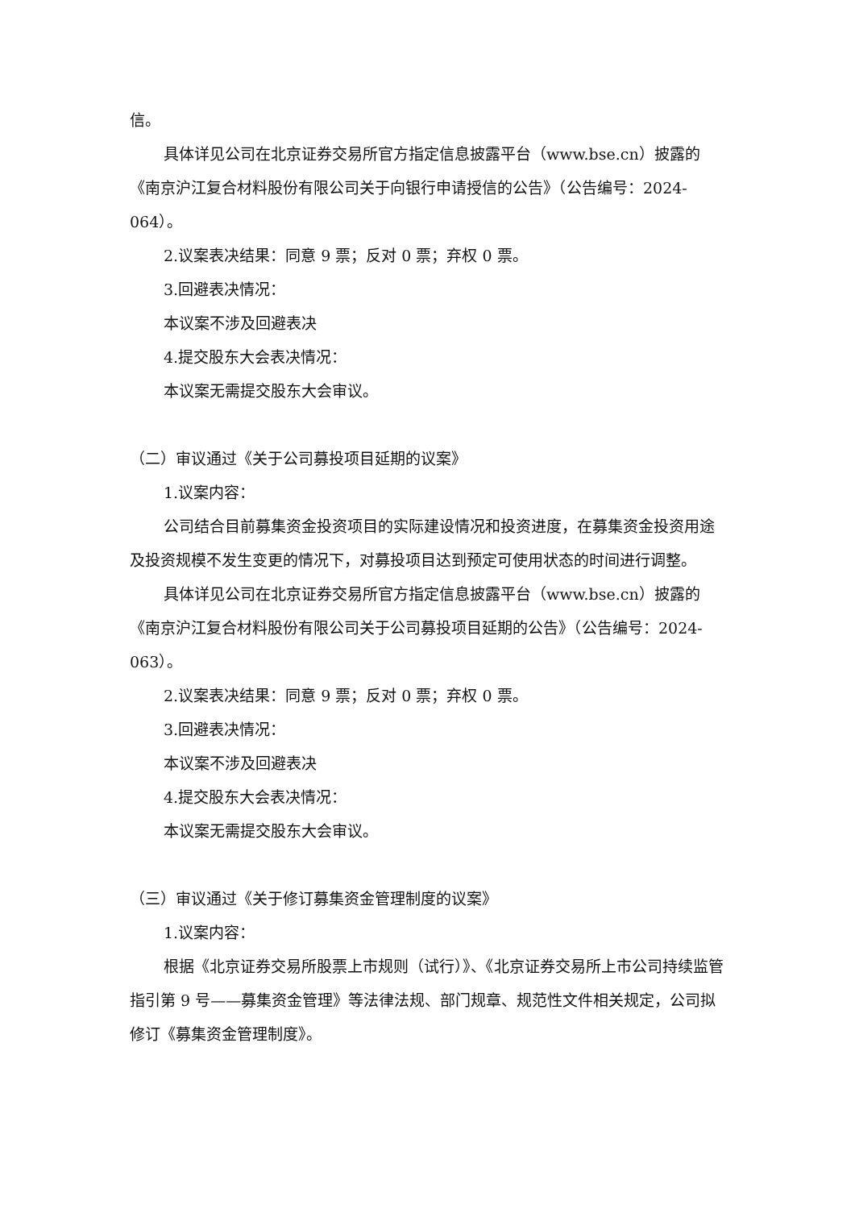信。
具体详见公司在北京证券交易所官方指定信息披露平台（www.bse.cn）披露的《南京沪江复合材料股份有限公司关于向银行申请授信的公告》（公告编号：2024-064）。
2.议案表决结果：同意 9 票；反对 0 票；弃权 0 票。
3.回避表决情况：
本议案不涉及回避表决
4.提交股东大会表决情况：
本议案无需提交股东大会审议。
（二）审议通过《关于公司募投项目延期的议案》
1.议案内容：
公司结合目前募集资金投资项目的实际建设情况和投资进度，在募集资金投资用途及投资规模不发生变更的情况下，对募投项目达到预定可使用状态的时间进行调整。
具体详见公司在北京证券交易所官方指定信息披露平台（www.bse.cn）披露的《南京沪江复合材料股份有限公司关于公司募投项目延期的公告》（公告编号：2024-063）。
2.议案表决结果：同意 9 票；反对 0 票；弃权 0 票。
3.回避表决情况：
本议案不涉及回避表决
4.提交股东大会表决情况：
本议案无需提交股东大会审议。
（三）审议通过《关于修订募集资金管理制度的议案》
1.议案内容：
根据《北京证券交易所股票上市规则（试行）》、《北京证券交易所上市公司持续监管指引第 9 号——募集资金管理》等法律法规、部门规章、规范性文件相关规定，公司拟修订《募集资金管理制度》。